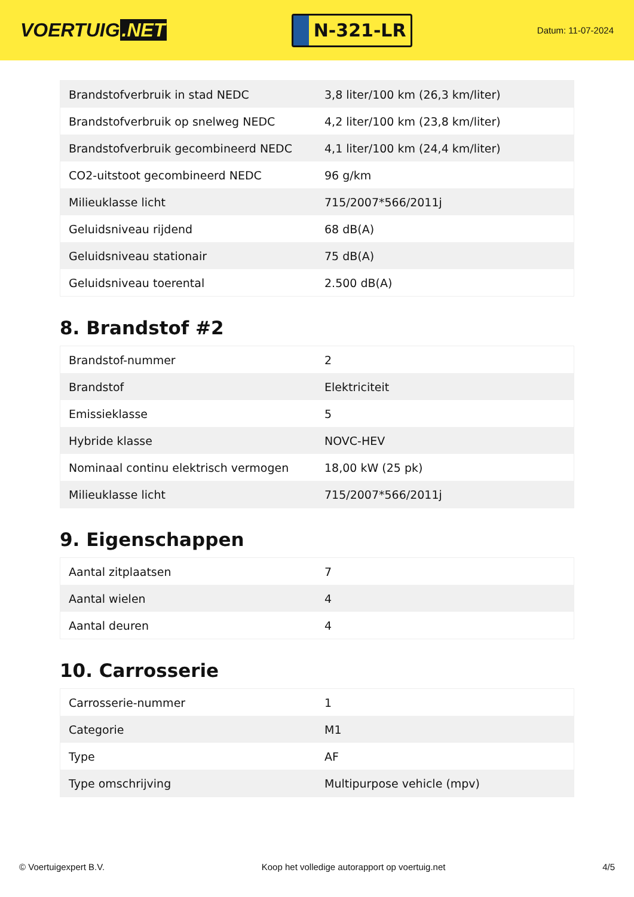VOERTUIG.NET
N-321-LR
Datum: 11-07-2024
| Brandstofverbruik in stad NEDC | 3,8 liter/100 km (26,3 km/liter) |
| Brandstofverbruik op snelweg NEDC | 4,2 liter/100 km (23,8 km/liter) |
| Brandstofverbruik gecombineerd NEDC | 4,1 liter/100 km (24,4 km/liter) |
| CO2-uitstoot gecombineerd NEDC | 96 g/km |
| Milieuklasse licht | 715/2007*566/2011j |
| Geluidsniveau rijdend | 68 dB(A) |
| Geluidsniveau stationair | 75 dB(A) |
| Geluidsniveau toerental | 2.500 dB(A) |
8. Brandstof #2
| Brandstof-nummer | 2 |
| Brandstof | Elektriciteit |
| Emissieklasse | 5 |
| Hybride klasse | NOVC-HEV |
| Nominaal continu elektrisch vermogen | 18,00 kW (25 pk) |
| Milieuklasse licht | 715/2007*566/2011j |
9. Eigenschappen
| Aantal zitplaatsen | 7 |
| Aantal wielen | 4 |
| Aantal deuren | 4 |
10. Carrosserie
| Carrosserie-nummer | 1 |
| Categorie | M1 |
| Type | AF |
| Type omschrijving | Multipurpose vehicle (mpv) |
© Voertuigexpert B.V. Koop het volledige autorapport op voertuig.net 4/5